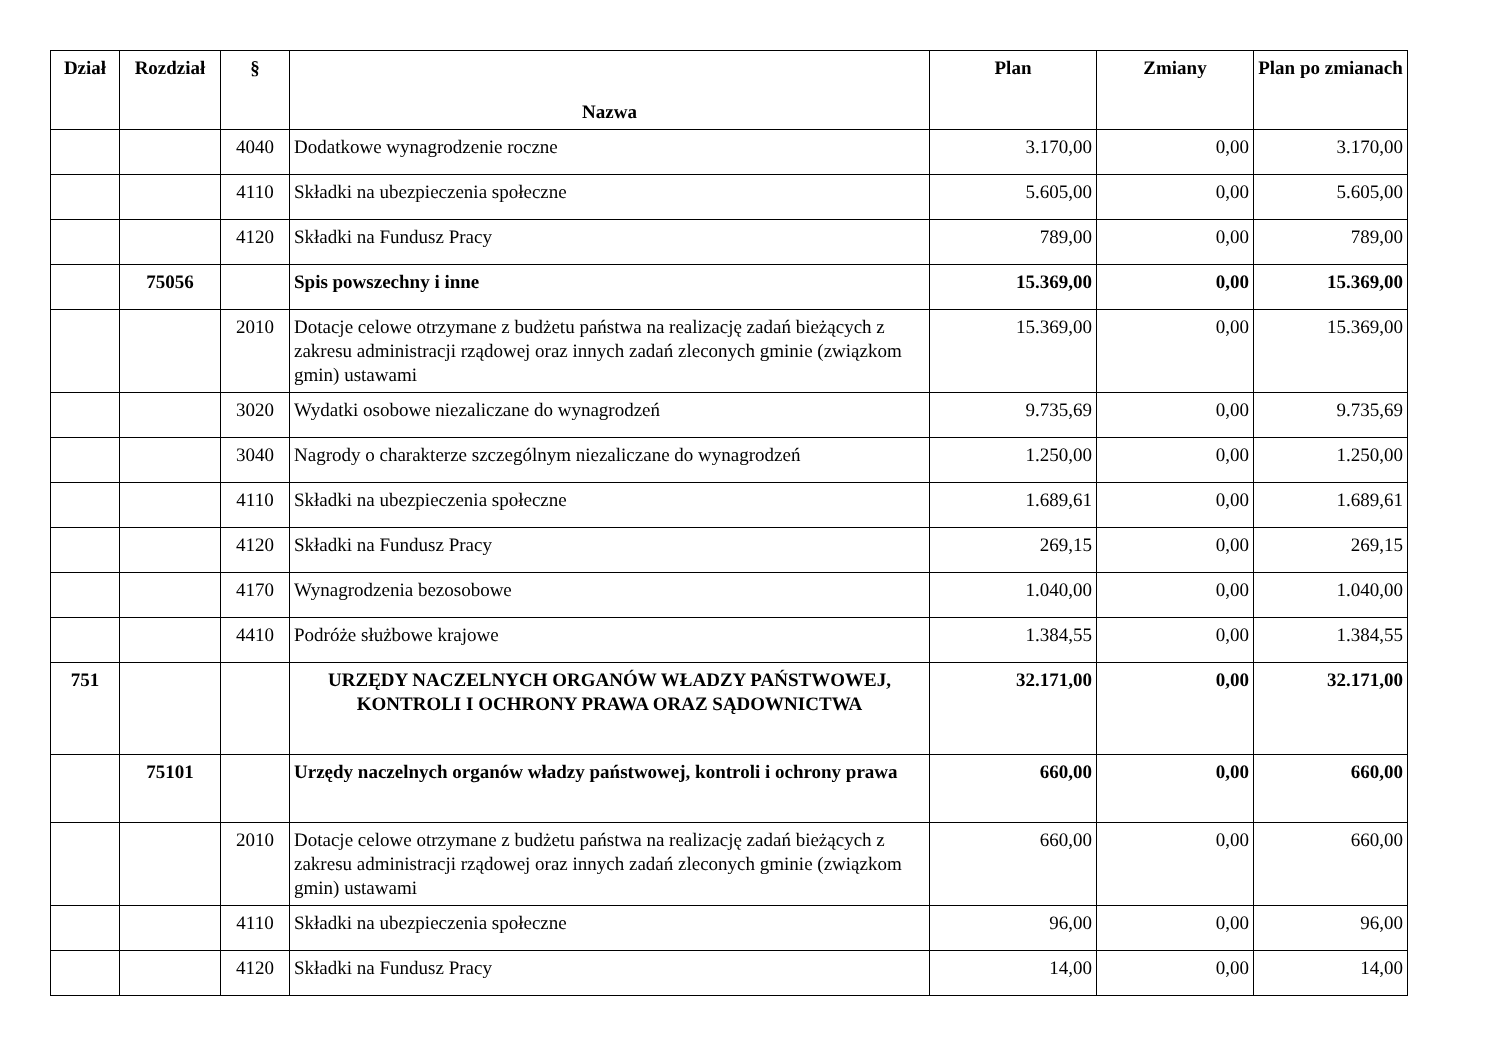| Dział | Rozdział | § | Nazwa | Plan | Zmiany | Plan po zmianach |
| --- | --- | --- | --- | --- | --- | --- |
| | | 4040 | Dodatkowe wynagrodzenie roczne | 3.170,00 | 0,00 | 3.170,00 |
| | | 4110 | Składki na ubezpieczenia społeczne | 5.605,00 | 0,00 | 5.605,00 |
| | | 4120 | Składki na Fundusz Pracy | 789,00 | 0,00 | 789,00 |
| | 75056 | | Spis powszechny i inne | 15.369,00 | 0,00 | 15.369,00 |
| | | 2010 | Dotacje celowe otrzymane z budżetu państwa na realizację zadań bieżących z zakresu administracji rządowej oraz innych zadań zleconych gminie (związkom gmin) ustawami | 15.369,00 | 0,00 | 15.369,00 |
| | | 3020 | Wydatki osobowe niezaliczane do wynagrodzeń | 9.735,69 | 0,00 | 9.735,69 |
| | | 3040 | Nagrody o charakterze szczególnym niezaliczane do wynagrodzeń | 1.250,00 | 0,00 | 1.250,00 |
| | | 4110 | Składki na ubezpieczenia społeczne | 1.689,61 | 0,00 | 1.689,61 |
| | | 4120 | Składki na Fundusz Pracy | 269,15 | 0,00 | 269,15 |
| | | 4170 | Wynagrodzenia bezosobowe | 1.040,00 | 0,00 | 1.040,00 |
| | | 4410 | Podróże służbowe krajowe | 1.384,55 | 0,00 | 1.384,55 |
| 751 | | | URZĘDY NACZELNYCH ORGANÓW WŁADZY PAŃSTWOWEJ, KONTROLI I OCHRONY PRAWA ORAZ SĄDOWNICTWA | 32.171,00 | 0,00 | 32.171,00 |
| | 75101 | | Urzędy naczelnych organów władzy państwowej, kontroli i ochrony prawa | 660,00 | 0,00 | 660,00 |
| | | 2010 | Dotacje celowe otrzymane z budżetu państwa na realizację zadań bieżących z zakresu administracji rządowej oraz innych zadań zleconych gminie (związkom gmin) ustawami | 660,00 | 0,00 | 660,00 |
| | | 4110 | Składki na ubezpieczenia społeczne | 96,00 | 0,00 | 96,00 |
| | | 4120 | Składki na Fundusz Pracy | 14,00 | 0,00 | 14,00 |